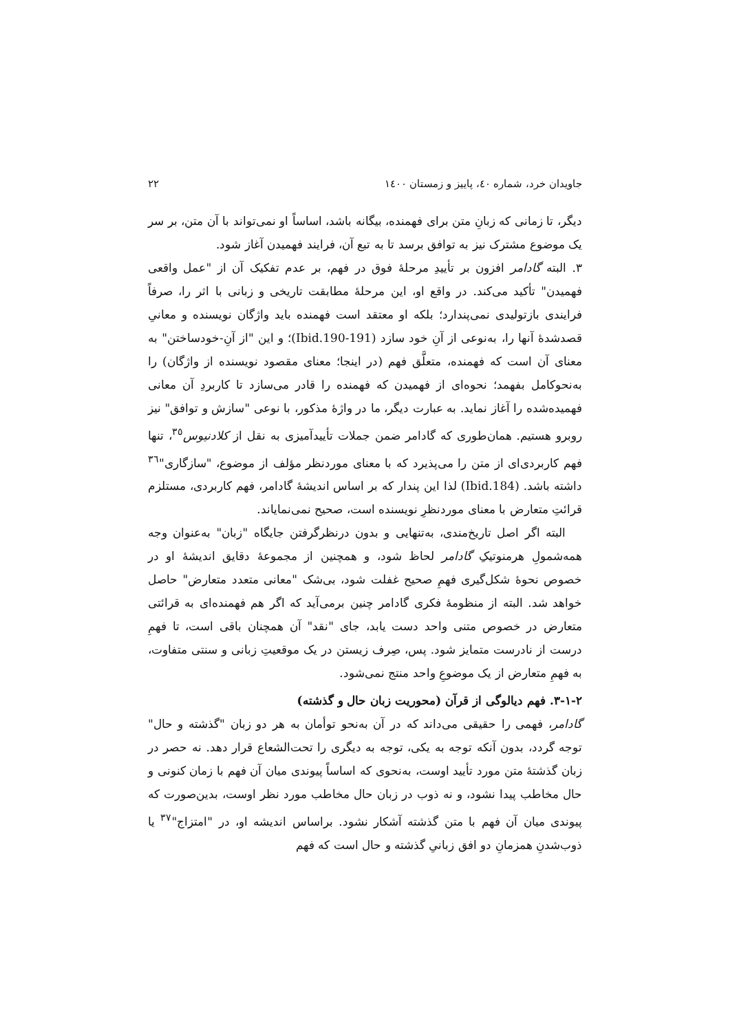جاویدان خرد، شماره ٤٠، پاییز و زمستان ١٤٠٠ ٢٢
دیگر، تا زمانی که زبانِ متن برای فهمنده، بیگانه باشد، اساساً او نمی‌تواند با آن متن، بر سر یک موضوع مشترک نیز به توافق برسد تا به تبع آن، فرایند فهمیدن آغاز شود.
٣. البته گادامر افزون بر تأییدِ مرحلهٔ فوق در فهم، بر عدم تفکیک آن از "عمل واقعی فهمیدن" تأکید می‌کند. در واقع او، این مرحلهٔ مطابقت تاریخی و زبانی با اثر را، صرفاً فرایندی بازتولیدی نمی‌پندارد؛ بلکه او معتقد است فهمنده باید واژگان نویسنده و معانیِ قصدشدهٔ آنها را، به‌نوعی از آنِ خود سازد (Ibid.190-191)؛ و این "از آنِ-خودساختن" به معنای آن است که فهمنده، متعلَّق فهم (در اینجا؛ معنای مقصود نویسنده از واژگان) را به‌نحوکامل بفهمد؛ نحوه‌ای از فهمیدن که فهمنده را قادر می‌سازد تا کاربردِ آن معانی فهمیده‌شده را آغاز نماید. به عبارت دیگر، ما در واژهٔ مذکور، با نوعی "سازش و توافق" نیز روبرو هستیم. همان‌طوری که گادامر ضمن جملات تأییدآمیزی به نقل از کلادنیوس<sup>٣٥</sup>، تنها فهم کاربردی‌ای از متن را می‌پذیرد که با معنای موردنظر مؤلف از موضوع، "سازگاری"<sup>٣٦</sup> داشته باشد. (Ibid.184) لذا این پندار که بر اساس اندیشهٔ گادامر، فهم کاربردی، مستلزم قرائتِ متعارض با معنای موردنظرِ نویسنده است، صحیح نمی‌نمایاند.
البته اگر اصل تاریخ‌مندی، به‌تنهایی و بدون درنظرگرفتن جایگاه "زبان" به‌عنوان وجه همه‌شمولِ هرمنوتیکِ گادامر لحاظ شود، و همچنین از مجموعهٔ دقایق اندیشهٔ او در خصوص نحوهٔ شکل‌گیری فهمِ صحیح غفلت شود، بی‌شک "معانی متعدد متعارض" حاصل خواهد شد. البته از منظومهٔ فکری گادامر چنین برمی‌آید که اگر هم فهمنده‌ای به قرائتی متعارض در خصوص متنی واحد دست یابد، جای "نقد" آن همچنان باقی است، تا فهمِ درست از نادرست متمایز شود. پس، صِرف زیستن در یک موقعیتِ زبانی و سنتی متفاوت، به فهمِ متعارض از یک موضوعِ واحد منتج نمی‌شود.
٢-١-٣. فهم دیالوگی از قرآن (محوریت زبان حال و گذشته)
گادامر، فهمی را حقیقی می‌داند که در آن به‌نحو توأمان به هر دو زبان "گذشته و حال" توجه گردد، بدون آنکه توجه به یکی، توجه به دیگری را تحت‌الشعاع قرار دهد. نه حصر در زبان گذشتهٔ متن مورد تأیید اوست، به‌نحوی که اساساً پیوندی میان آن فهم با زمان کنونی و حال مخاطب پیدا نشود، و نه ذوب در زبان حال مخاطب مورد نظر اوست، بدین‌صورت که پیوندی میان آن فهم با متن گذشته آشکار نشود. براساس اندیشه او، در "امتزاج"<sup>٣٧</sup> یا ذوب‌شدنِ همزمانِ دو افق زبانیِ گذشته و حال است که فهم